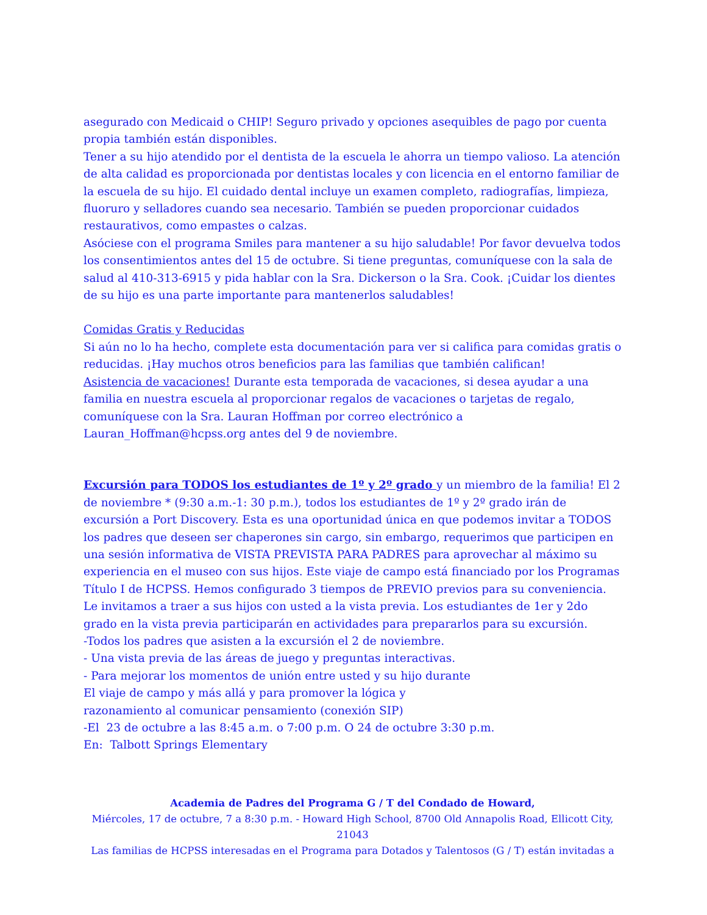asegurado con Medicaid o CHIP! Seguro privado y opciones asequibles de pago por cuenta propia también están disponibles.
Tener a su hijo atendido por el dentista de la escuela le ahorra un tiempo valioso. La atención de alta calidad es proporcionada por dentistas locales y con licencia en el entorno familiar de la escuela de su hijo. El cuidado dental incluye un examen completo, radiografías, limpieza, fluoruro y selladores cuando sea necesario. También se pueden proporcionar cuidados restaurativos, como empastes o calzas.
Asóciese con el programa Smiles para mantener a su hijo saludable! Por favor devuelva todos los consentimientos antes del 15 de octubre. Si tiene preguntas, comuníquese con la sala de salud al 410-313-6915 y pida hablar con la Sra. Dickerson o la Sra. Cook. ¡Cuidar los dientes de su hijo es una parte importante para mantenerlos saludables!
Comidas Gratis y Reducidas
Si aún no lo ha hecho, complete esta documentación para ver si califica para comidas gratis o reducidas. ¡Hay muchos otros beneficios para las familias que también califican!
Asistencia de vacaciones! Durante esta temporada de vacaciones, si desea ayudar a una familia en nuestra escuela al proporcionar regalos de vacaciones o tarjetas de regalo, comuníquese con la Sra. Lauran Hoffman por correo electrónico a Lauran_Hoffman@hcpss.org antes del 9 de noviembre.
Excursión para TODOS los estudiantes de 1º y 2º grado y un miembro de la familia! El 2 de noviembre * (9:30 a.m.-1: 30 p.m.), todos los estudiantes de 1º y 2º grado irán de excursión a Port Discovery. Esta es una oportunidad única en que podemos invitar a TODOS los padres que deseen ser chaperones sin cargo, sin embargo, requerimos que participen en una sesión informativa de VISTA PREVISTA PARA PADRES para aprovechar al máximo su experiencia en el museo con sus hijos. Este viaje de campo está financiado por los Programas Título I de HCPSS. Hemos configurado 3 tiempos de PREVIO previos para su conveniencia.
Le invitamos a traer a sus hijos con usted a la vista previa. Los estudiantes de 1er y 2do grado en la vista previa participarán en actividades para prepararlos para su excursión.
-Todos los padres que asisten a la excursión el 2 de noviembre.
- Una vista previa de las áreas de juego y preguntas interactivas.
- Para mejorar los momentos de unión entre usted y su hijo durante
El viaje de campo y más allá y para promover la lógica y
razonamiento al comunicar pensamiento (conexión SIP)
-El 23 de octubre a las 8:45 a.m. o 7:00 p.m. O 24 de octubre 3:30 p.m.
En: Talbott Springs Elementary
Academia de Padres del Programa G / T del Condado de Howard,
Miércoles, 17 de octubre, 7 a 8:30 p.m. - Howard High School, 8700 Old Annapolis Road, Ellicott City, 21043
Las familias de HCPSS interesadas en el Programa para Dotados y Talentosos (G / T) están invitadas a